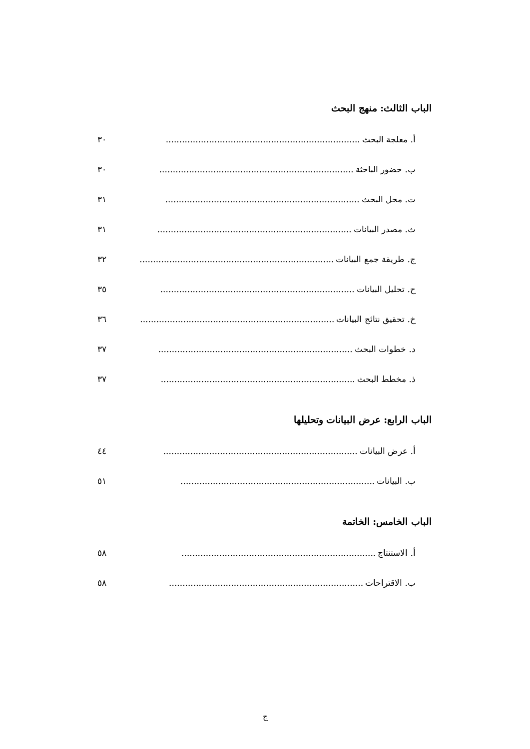الباب الثالث: منهج البحث
أ. معلجة البحث........................................................................ ٣٠
ب. حضور الباحثة........................................................................ ٣٠
ت. محل البحث........................................................................ ٣١
ث. مصدر البيانات........................................................................ ٣١
ج. طريقة جمع البيانات........................................................................ ٣٢
ح. تحليل البيانات........................................................................ ٣٥
خ. تحقيق نتائج البيانات........................................................................ ٣٦
د. خطوات البحث........................................................................ ٣٧
ذ. مخطط البحث........................................................................ ٣٧
الباب الرابع: عرض البيانات وتحليلها
أ. عرض البيانات........................................................................ ٤٤
ب. البيانات........................................................................ ٥١
الباب الخامس: الخاتمة
أ. الاستنتاج........................................................................ ٥٨
ب. الاقتراحات........................................................................ ٥٨
ج